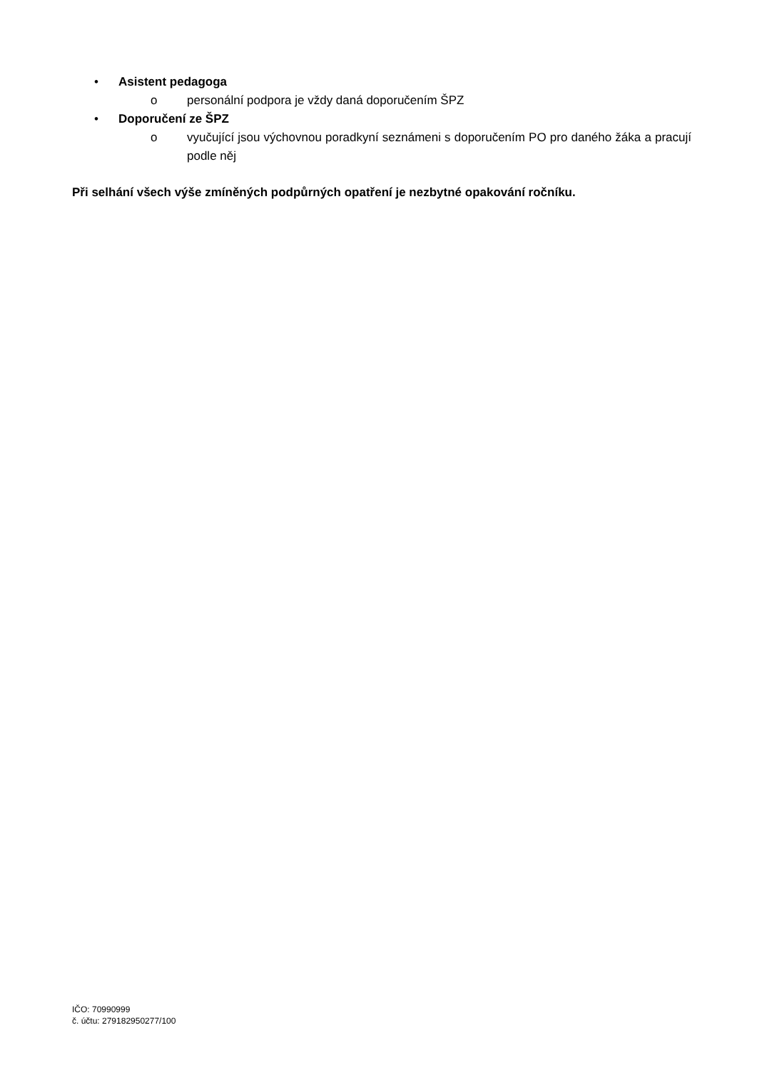• Asistent pedagoga
o personální podpora je vždy daná doporučením ŠPZ
• Doporučení ze ŠPZ
o vyučující jsou výchovnou poradkyní seznámeni s doporučením PO pro daného žáka a pracují podle něj
Při selhání všech výše zmíněných podpůrných opatření je nezbytné opakování ročníku.
IČO: 70990999
č. účtu: 279182950277/100